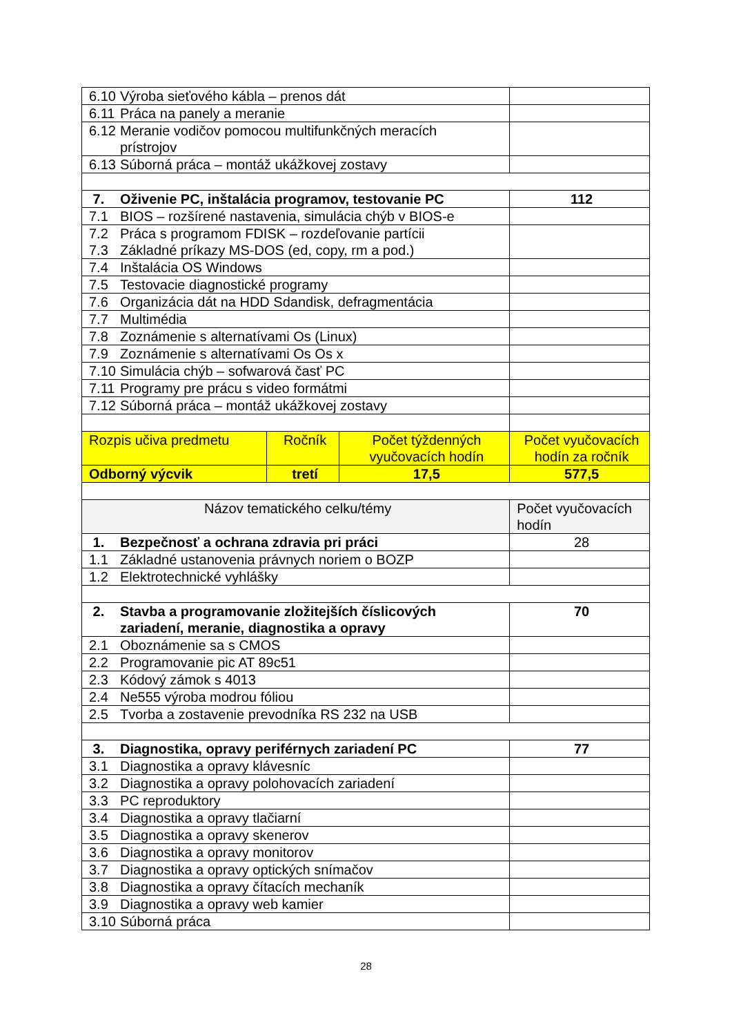| 6.10 Výroba sieťového kábla – prenos dát | | | |
| 6.11 Práca na panely a meranie | | | |
| 6.12 Meranie vodičov pomocou multifunkčných meracích prístrojov | | | |
| 6.13 Súborná práca – montáž ukážkovej zostavy | | | |
| 7. Oživenie PC, inštalácia programov, testovanie PC | | | 112 |
| 7.1 BIOS – rozšírené nastavenia, simulácia chýb v BIOS-e | | | |
| 7.2 Práca s programom FDISK – rozdeľovanie partícii 7.3 Základné príkazy MS-DOS (ed, copy, rm a pod.) | | | |
| 7.4 Inštalácia OS Windows | | | |
| 7.5 Testovacie diagnostické programy | | | |
| 7.6 Organizácia dát na HDD Sdandisk, defragmentácia | | | |
| 7.7 Multimédia | | | |
| 7.8 Zoznámenie s alternatívami Os (Linux) | | | |
| 7.9 Zoznámenie s alternatívami Os Os x | | | |
| 7.10 Simulácia chýb – sofwarová časť PC | | | |
| 7.11 Programy pre prácu s video formátmi | | | |
| 7.12 Súborná práca – montáž ukážkovej zostavy | | | |
| Rozpis učiva predmetu | Ročník | Počet týždenných vyučovacích hodín | Počet vyučovacích hodín za ročník |
| Odborný výcvik | tretí | 17,5 | 577,5 |
| Názov tematického celku/témy | | | Počet vyučovacích hodín |
| 1. Bezpečnosť a ochrana zdravia pri práci | | | 28 |
| 1.1 Základné ustanovenia právnych noriem o BOZP | | | |
| 1.2 Elektrotechnické vyhlášky | | | |
| 2. Stavba a programovanie zložitejších číslicových zariadení, meranie, diagnostika a opravy | | | 70 |
| 2.1 Oboznámenie sa s CMOS | | | |
| 2.2 Programovanie pic AT 89c51 | | | |
| 2.3 Kódový zámok s 4013 | | | |
| 2.4 Ne555 výroba modrou fóliou | | | |
| 2.5 Tvorba a zostavenie prevodníka RS 232 na USB | | | |
| 3. Diagnostika, opravy periférnych zariadení PC | | | 77 |
| 3.1 Diagnostika a opravy klávesníc | | | |
| 3.2 Diagnostika a opravy polohovacích zariadení | | | |
| 3.3 PC reproduktory | | | |
| 3.4 Diagnostika a opravy tlačiarní | | | |
| 3.5 Diagnostika a opravy skenerov | | | |
| 3.6 Diagnostika a opravy monitorov | | | |
| 3.7 Diagnostika a opravy optických snímačov | | | |
| 3.8 Diagnostika a opravy čítacích mechaník | | | |
| 3.9 Diagnostika a opravy web kamier | | | |
| 3.10 Súborná práca | | | |
28